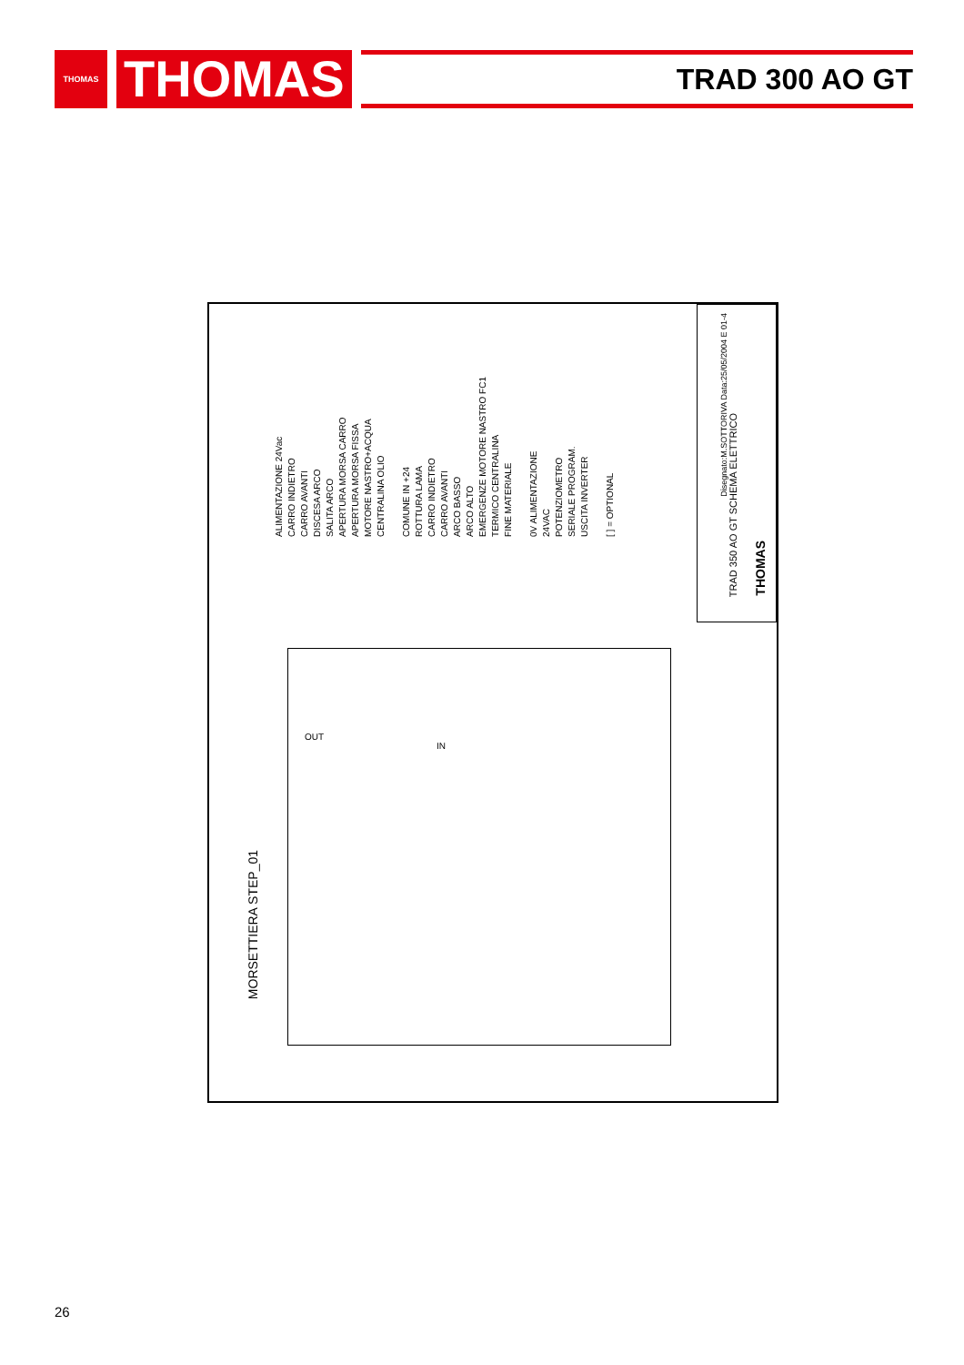THOMAS
THOMAS
TRAD 300 AO GT
MORSETTIERA STEP_01
ALIMENTAZIONE 24Vac
CARRO INDIETRO
CARRO AVANTI
DISCESA ARCO
SALITA ARCO
APERTURA MORSA CARRO
APERTURA MORSA FISSA
MOTORE NASTRO+ACQUA
CENTRALINA OLIO
COMUNE IN +24
ROTTURA LAMA
CARRO INDIETRO
CARRO AVANTI
ARCO BASSO
ARCO ALTO
EMERGENZE MOTORE NASTRO FC1
TERMICO CENTRALINA
FINE MATERIALE
0V ALIMENTAZIONE
24VAC
POTENZIOMETRO
SERIALE PROGRAM.
USCITA INVERTER
[ ] = OPTIONAL
OUT
IN
Disegnato:M.SOTTORIVA Data:25/05/2004 E 01-4
TRAD 350 AO GT SCHEMA ELETTRICO
THOMAS
26